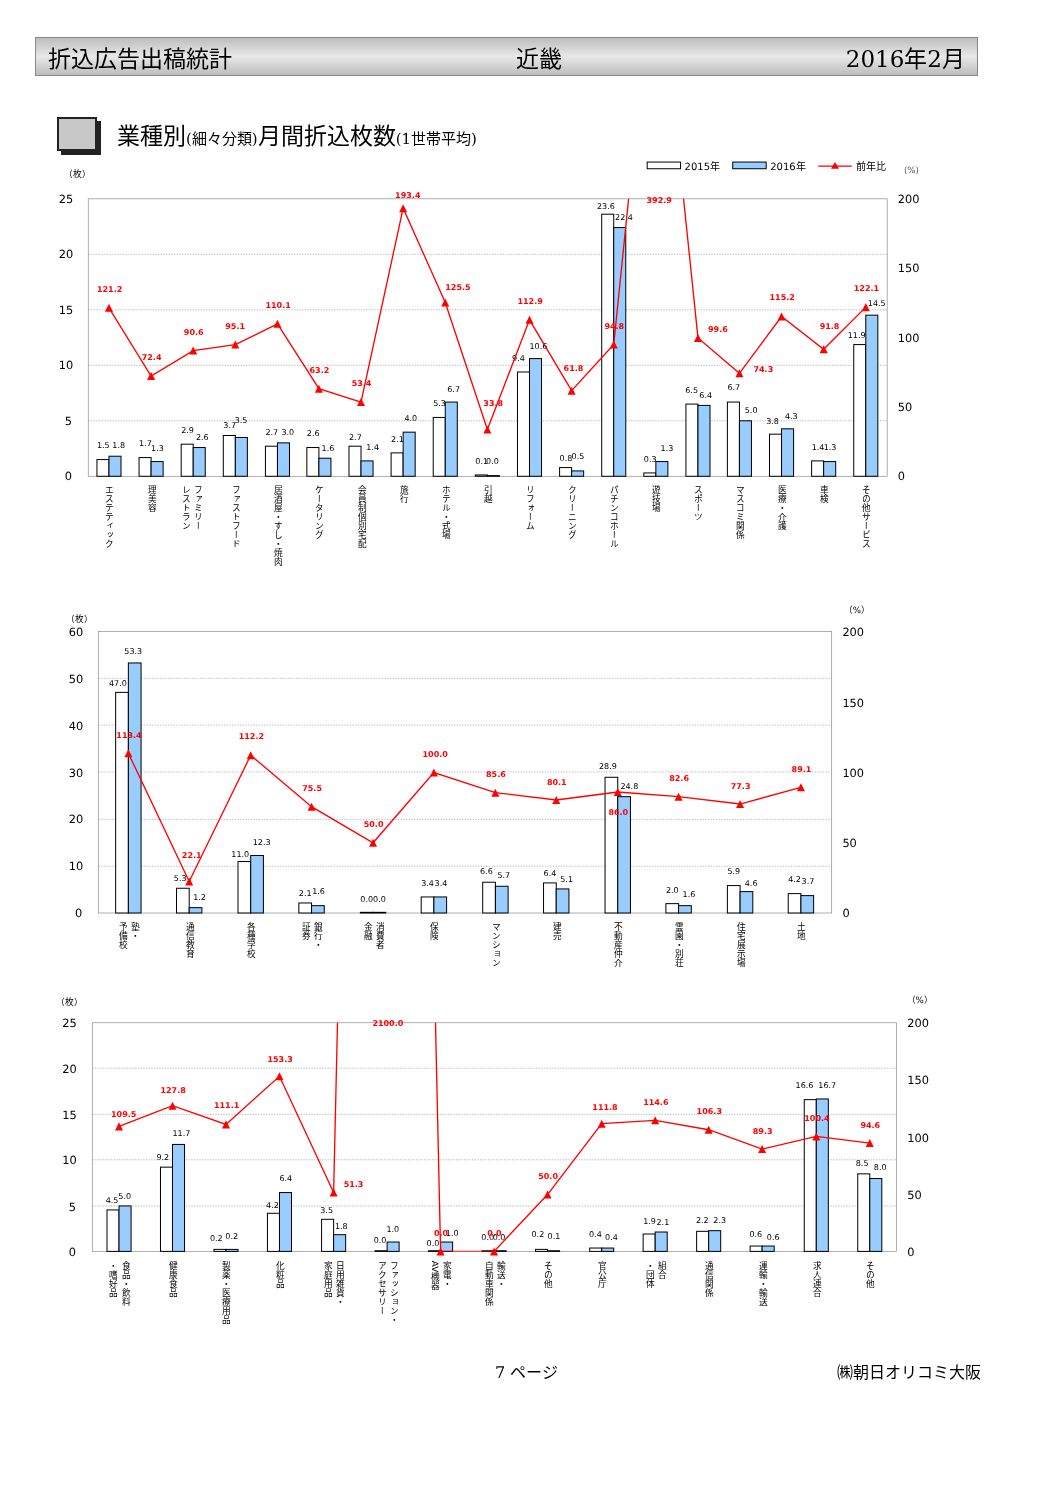折込広告出稿統計 近畿 2016年2月
業種別(細々分類) 月間折込枚数(1世帯平均)
2015年
2016年
前年比
(%)
（枚）
25
20
15
10
5
0
200
150
100
50
0
1.5
1.8
1.7
1.3
2.9
2.6
3.7
3.5
2.7
3.0
2.6
1.6
2.7
1.4
2.1
4.0
5.3
6.7
0.1
0.0
9.4
10.6
0.8
0.5
23.6
22.4
0.3
1.3
6.5
6.4
6.7
5.0
3.8
4.3
1.4
1.3
11.9
14.5
121.2
72.4
90.6
95.1
110.1
63.2
53.4
193.4
125.5
33.8
112.9
61.8
94.8
392.9
99.6
74.3
115.2
91.8
122.1
エステティック
理美容
ファミリー
レストラン
ファストフード
居酒屋・すし・焼肉
ケータリング
会員制個別宅配
旅行
ホテル・式場
引越
リフォーム
クリーニング
パチンコホール
遊技場
スポーツ
マスコミ関係
医療・介護
車検
その他サービス
（枚）
（%）
60
50
40
30
20
10
0
200
150
100
50
0
47.0
53.3
5.3
1.2
11.0
12.3
2.1
1.6
0.0
0.0
3.4
3.4
6.6
5.7
6.4
5.1
28.9
24.8
2.0
1.6
5.9
4.6
4.2
3.7
113.4
22.1
112.2
75.5
50.0
100.0
85.6
80.1
86.0
82.6
77.3
89.1
塾・
予備校
通信教育
各種学校
銀行・
証券
消費者
金融
保険
マンション
建売
不動産仲介
霊園・別荘
住宅展示場
土地
（枚）
（%）
25
20
15
10
5
0
200
150
100
50
0
4.5
5.0
9.2
11.7
0.2
0.2
4.2
6.4
3.5
1.8
0.0
1.0
0.0
1.0
0.0
0.0
0.2
0.1
0.4
0.4
1.9
2.1
2.2
2.3
0.6
0.6
16.6
16.7
8.5
8.0
109.5
127.8
111.1
153.3
51.3
2100.0
0.0
0.0
50.0
111.8
114.6
106.3
89.3
100.4
94.6
食品・飲料
・嗜好品
健康食品
製薬・医療用品
化粧品
日用雑貨・
家庭用品
ファッション・
アクセサリー
家電・
AV機器
輸送・
自動車関係
その他
官公庁
組合
・団体
通信関係
運輸・輸送
求人連合
その他
7 ページ ㈱朝日オリコミ大阪